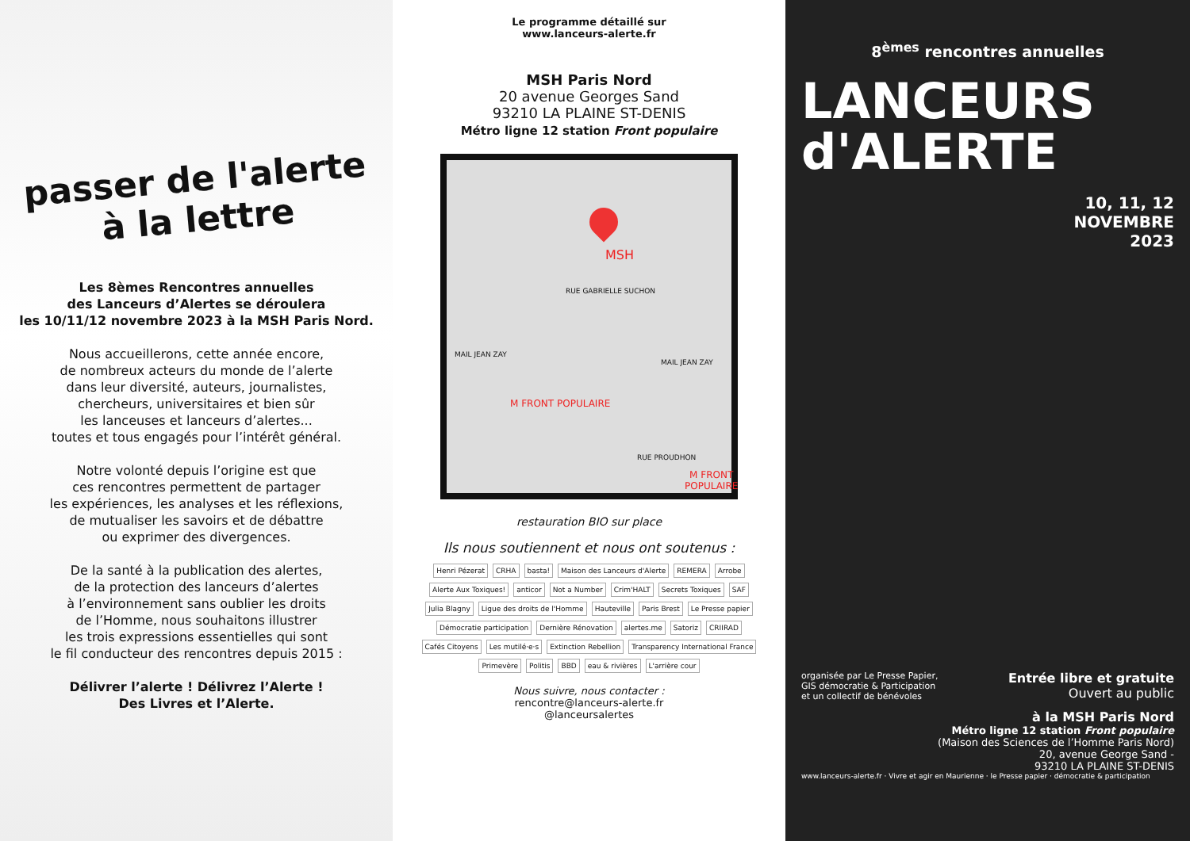passer de l'alerte
à la lettre
Les 8èmes Rencontres annuelles
des Lanceurs d’Alertes se déroulera
les 10/11/12 novembre 2023 à la MSH Paris Nord.
Nous accueillerons, cette année encore,
de nombreux acteurs du monde de l’alerte
dans leur diversité, auteurs, journalistes,
chercheurs, universitaires et bien sûr
les lanceuses et lanceurs d’alertes...
toutes et tous engagés pour l’intérêt général.
Notre volonté depuis l’origine est que
ces rencontres permettent de partager
les expériences, les analyses et les réflexions,
de mutualiser les savoirs et de débattre
ou exprimer des divergences.
De la santé à la publication des alertes,
de la protection des lanceurs d’alertes
à l’environnement sans oublier les droits
de l’Homme, nous souhaitons illustrer
les trois expressions essentielles qui sont
le fil conducteur des rencontres depuis 2015 :
Délivrer l’alerte ! Délivrez l’Alerte !
Des Livres et l’Alerte.
Le programme détaillé sur
www.lanceurs-alerte.fr
MSH Paris Nord
20 avenue Georges Sand
93210 LA PLAINE ST-DENIS
Métro ligne 12 station Front populaire
MSH
RUE GABRIELLE SUCHON
MAIL JEAN ZAY
M FRONT POPULAIRE
RUE PROUDHON
M FRONT POPULAIRE
MAIL JEAN ZAY
restauration BIO sur place
Ils nous soutiennent et nous ont soutenus :
Henri Pézerat CRHA basta! Maison des Lanceurs d'Alerte REMERA Arrobe Alerte Aux Toxiques! anticor Not a Number Crim'HALT Secrets Toxiques SAF Julia Blagny Ligue des droits de l'Homme Hauteville Paris Brest Le Presse papier Démocratie participation Dernière Rénovation alertes.me Satoriz CRIIRAD Cafés Citoyens Les mutilé·e·s Extinction Rebellion Transparency International France Primevère Politis BBD eau & rivières L'arrière cour
Nous suivre, nous contacter :
rencontre@lanceurs-alerte.fr
@lanceursalertes
8<sup>èmes</sup> rencontres annuelles
LANCEURS
d'ALERTE
10, 11, 12
NOVEMBRE
2023
organisée par Le Presse Papier,
GIS démocratie & Participation
et un collectif de bénévoles
Entrée libre et gratuite
Ouvert au public
à la MSH Paris Nord
Métro ligne 12 station Front populaire
(Maison des Sciences de l’Homme Paris Nord)
20, avenue George Sand -
93210 LA PLAINE ST-DENIS
www.lanceurs-alerte.fr · Vivre et agir en Maurienne · le Presse papier · démocratie & participation